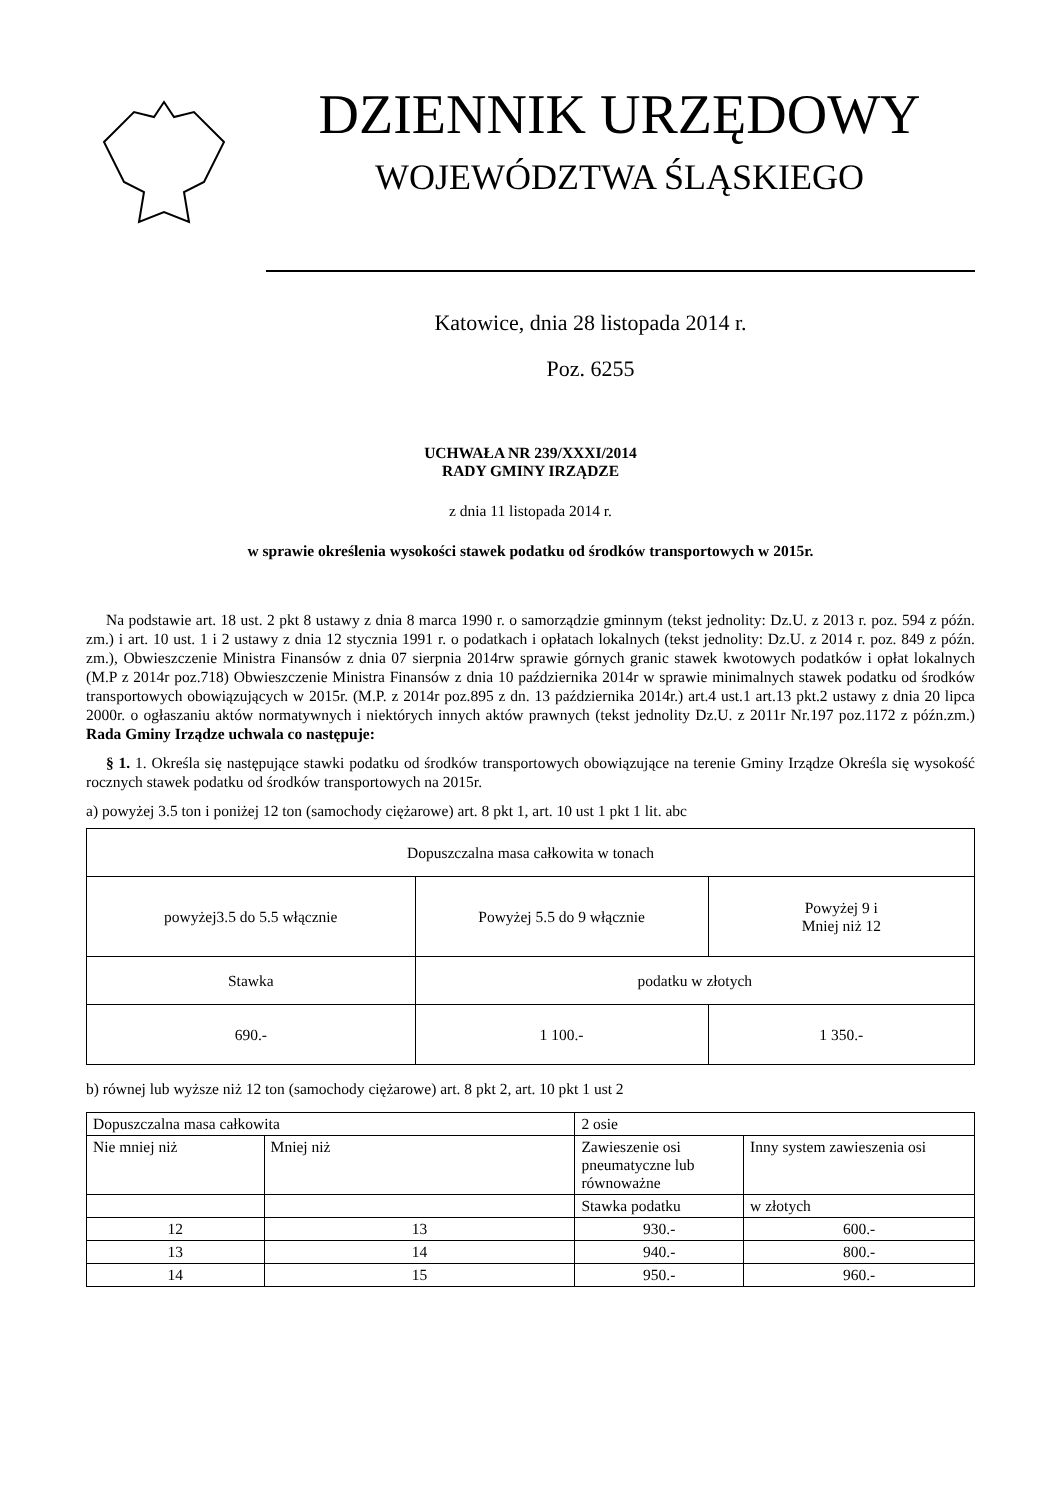DZIENNIK URZĘDOWY
WOJEWÓDZTWA ŚLĄSKIEGO
Katowice, dnia 28 listopada 2014 r.
Poz. 6255
UCHWAŁA NR 239/XXXI/2014
RADY GMINY IRZĄDZE
z dnia 11 listopada 2014 r.
w sprawie określenia wysokości stawek podatku od środków transportowych w 2015r.
Na podstawie art. 18 ust. 2 pkt 8 ustawy z dnia 8 marca 1990 r. o samorządzie gminnym (tekst jednolity: Dz.U. z 2013 r. poz. 594 z późn. zm.) i art. 10 ust. 1 i 2 ustawy z dnia 12 stycznia 1991 r. o podatkach i opłatach lokalnych (tekst jednolity: Dz.U. z 2014 r. poz. 849 z późn. zm.), Obwieszczenie Ministra Finansów z dnia 07 sierpnia 2014rw sprawie górnych granic stawek kwotowych podatków i opłat lokalnych (M.P z 2014r poz.718) Obwieszczenie Ministra Finansów z dnia 10 października 2014r w sprawie minimalnych stawek podatku od środków transportowych obowiązujących w 2015r. (M.P. z 2014r poz.895 z dn. 13 października 2014r.) art.4 ust.1 art.13 pkt.2 ustawy z dnia 20 lipca 2000r. o ogłaszaniu aktów normatywnych i niektórych innych aktów prawnych (tekst jednolity Dz.U. z 2011r Nr.197 poz.1172 z późn.zm.) Rada Gminy Irządze uchwala co następuje:
§ 1. 1. Określa się następujące stawki podatku od środków transportowych obowiązujące na terenie Gminy Irządze Określa się wysokość rocznych stawek podatku od środków transportowych na 2015r.
a) powyżej 3.5 ton i poniżej 12 ton (samochody ciężarowe) art. 8 pkt 1, art. 10 ust 1 pkt 1 lit. abc
| Dopuszczalna masa całkowita w tonach | | |
| powyżej3.5 do 5.5 włącznie | Powyżej 5.5 do 9 włącznie | Powyżej 9 i Mniej niż 12 |
| Stawka | podatku w złotych | |
| 690.- | 1 100.- | 1 350.- |
b) równej lub wyższe niż 12 ton (samochody ciężarowe) art. 8 pkt 2, art. 10 pkt 1 ust 2
| Dopuszczalna masa całkowita | | 2 osie | |
| Nie mniej niż | Mniej niż | Zawieszenie osi pneumatyczne lub równoważne | Inny system zawieszenia osi |
| | | Stawka podatku | w złotych |
| 12 | 13 | 930.- | 600.- |
| 13 | 14 | 940.- | 800.- |
| 14 | 15 | 950.- | 960.- |